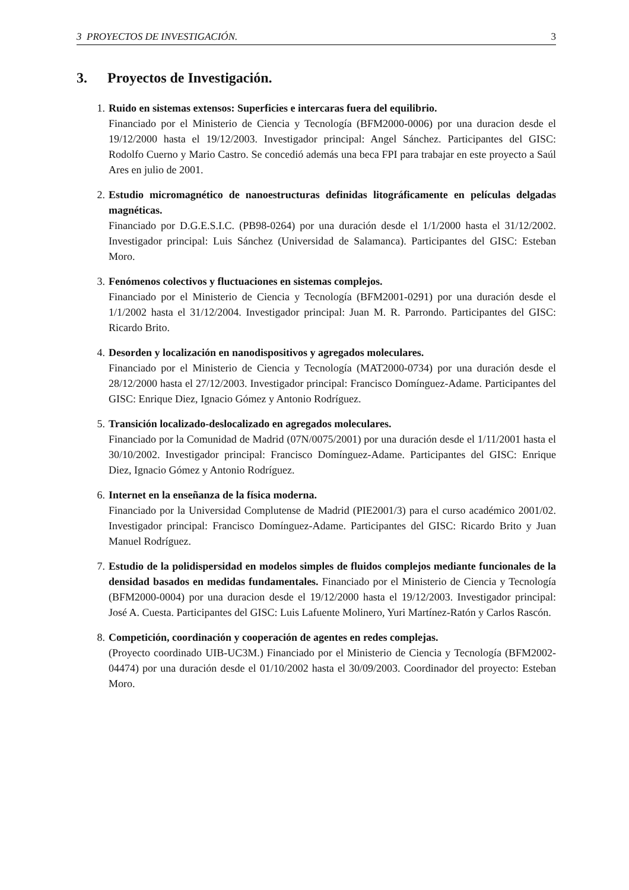3 PROYECTOS DE INVESTIGACIÓN. 3
3. Proyectos de Investigación.
1. Ruido en sistemas extensos: Superficies e intercaras fuera del equilibrio.
Financiado por el Ministerio de Ciencia y Tecnología (BFM2000-0006) por una duracion desde el 19/12/2000 hasta el 19/12/2003. Investigador principal: Angel Sánchez. Participantes del GISC: Rodolfo Cuerno y Mario Castro. Se concedió además una beca FPI para trabajar en este proyecto a Saúl Ares en julio de 2001.
2. Estudio micromagnético de nanoestructuras definidas litográficamente en películas delgadas magnéticas.
Financiado por D.G.E.S.I.C. (PB98-0264) por una duración desde el 1/1/2000 hasta el 31/12/2002. Investigador principal: Luis Sánchez (Universidad de Salamanca). Participantes del GISC: Esteban Moro.
3. Fenómenos colectivos y fluctuaciones en sistemas complejos.
Financiado por el Ministerio de Ciencia y Tecnología (BFM2001-0291) por una duración desde el 1/1/2002 hasta el 31/12/2004. Investigador principal: Juan M. R. Parrondo. Participantes del GISC: Ricardo Brito.
4. Desorden y localización en nanodispositivos y agregados moleculares.
Financiado por el Ministerio de Ciencia y Tecnología (MAT2000-0734) por una duración desde el 28/12/2000 hasta el 27/12/2003. Investigador principal: Francisco Domínguez-Adame. Participantes del GISC: Enrique Diez, Ignacio Gómez y Antonio Rodríguez.
5. Transición localizado-deslocalizado en agregados moleculares.
Financiado por la Comunidad de Madrid (07N/0075/2001) por una duración desde el 1/11/2001 hasta el 30/10/2002. Investigador principal: Francisco Domínguez-Adame. Participantes del GISC: Enrique Diez, Ignacio Gómez y Antonio Rodríguez.
6. Internet en la enseñanza de la física moderna.
Financiado por la Universidad Complutense de Madrid (PIE2001/3) para el curso académico 2001/02. Investigador principal: Francisco Domínguez-Adame. Participantes del GISC: Ricardo Brito y Juan Manuel Rodríguez.
7. Estudio de la polidispersidad en modelos simples de fluidos complejos mediante funcionales de la densidad basados en medidas fundamentales. Financiado por el Ministerio de Ciencia y Tecnología (BFM2000-0004) por una duracion desde el 19/12/2000 hasta el 19/12/2003. Investigador principal: José A. Cuesta. Participantes del GISC: Luis Lafuente Molinero, Yuri Martínez-Ratón y Carlos Rascón.
8. Competición, coordinación y cooperación de agentes en redes complejas.
(Proyecto coordinado UIB-UC3M.) Financiado por el Ministerio de Ciencia y Tecnología (BFM2002-04474) por una duración desde el 01/10/2002 hasta el 30/09/2003. Coordinador del proyecto: Esteban Moro.